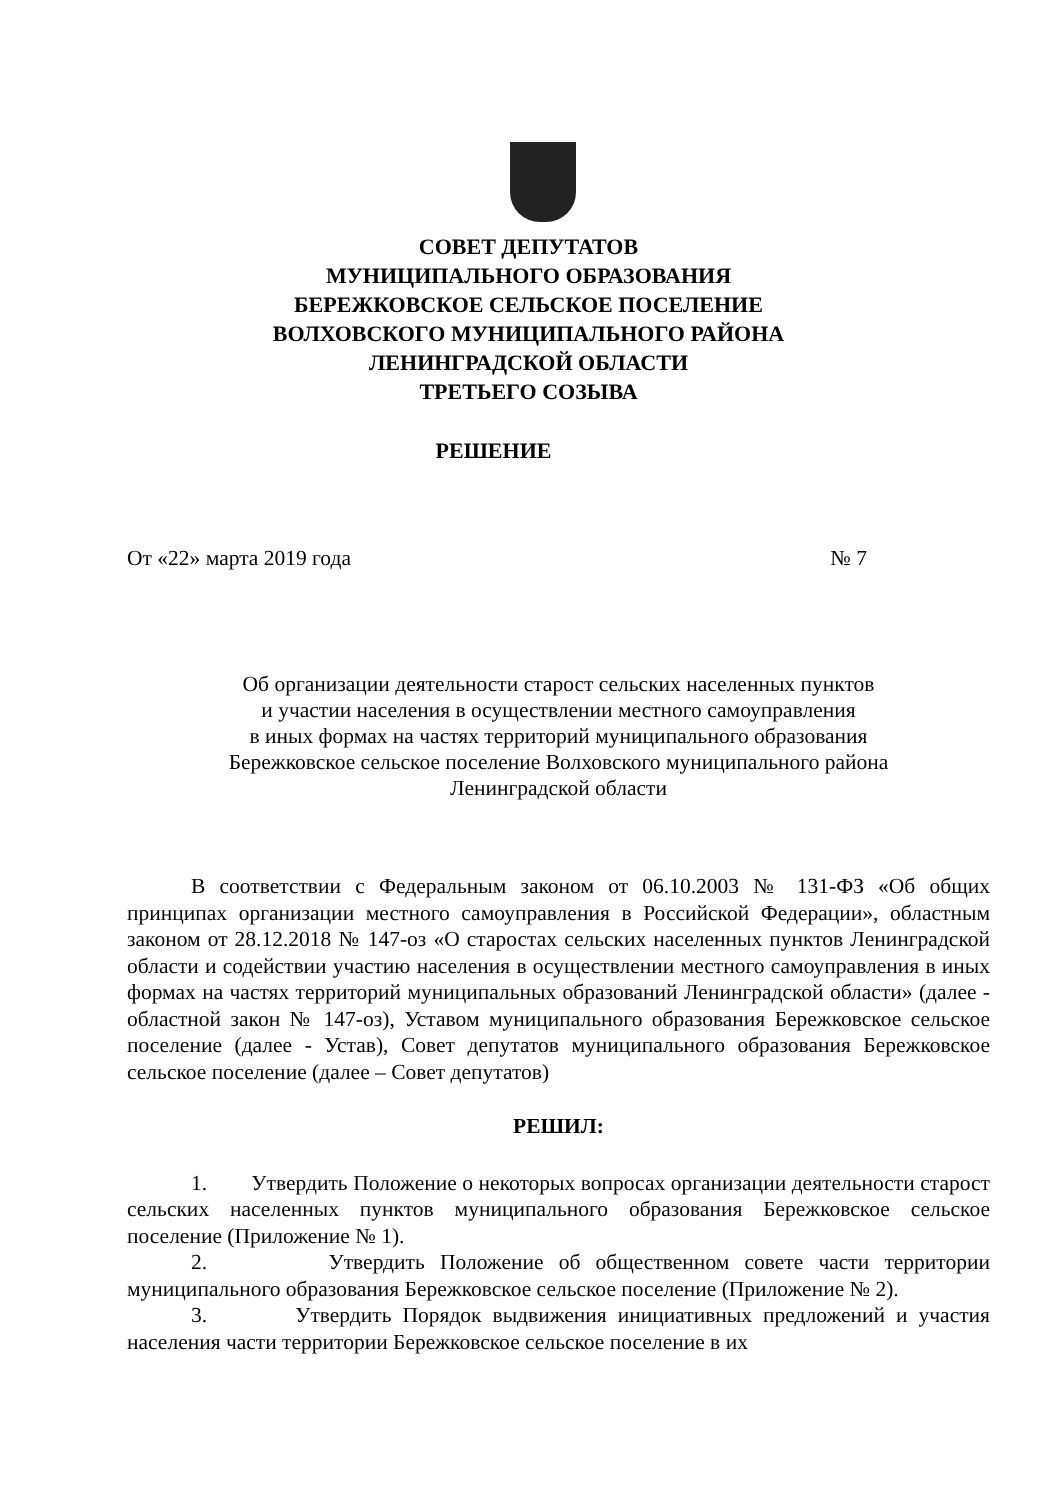СОВЕТ ДЕПУТАТОВ
МУНИЦИПАЛЬНОГО ОБРАЗОВАНИЯ
БЕРЕЖКОВСКОЕ СЕЛЬСКОЕ ПОСЕЛЕНИЕ
ВОЛХОВСКОГО МУНИЦИПАЛЬНОГО РАЙОНА
ЛЕНИНГРАДСКОЙ ОБЛАСТИ
ТРЕТЬЕГО СОЗЫВА
РЕШЕНИЕ
От «22» марта 2019 года № 7
Об организации деятельности старост сельских населенных пунктов
и участии населения в осуществлении местного самоуправления
в иных формах на частях территорий муниципального образования
Бережковское сельское поселение Волховского муниципального района
Ленинградской области
В соответствии с Федеральным законом от 06.10.2003 № 131-ФЗ «Об общих принципах организации местного самоуправления в Российской Федерации», областным законом от 28.12.2018 № 147-оз «О старостах сельских населенных пунктов Ленинградской области и содействии участию населения в осуществлении местного самоуправления в иных формах на частях территорий муниципальных образований Ленинградской области» (далее - областной закон № 147-оз), Уставом муниципального образования Бережковское сельское поселение (далее - Устав), Совет депутатов муниципального образования Бережковское сельское поселение (далее – Совет депутатов)
РЕШИЛ:
1. Утвердить Положение о некоторых вопросах организации деятельности старост сельских населенных пунктов муниципального образования Бережковское сельское поселение (Приложение № 1).
2. Утвердить Положение об общественном совете части территории муниципального образования Бережковское сельское поселение (Приложение № 2).
3. Утвердить Порядок выдвижения инициативных предложений и участия населения части территории Бережковское сельское поселение в их